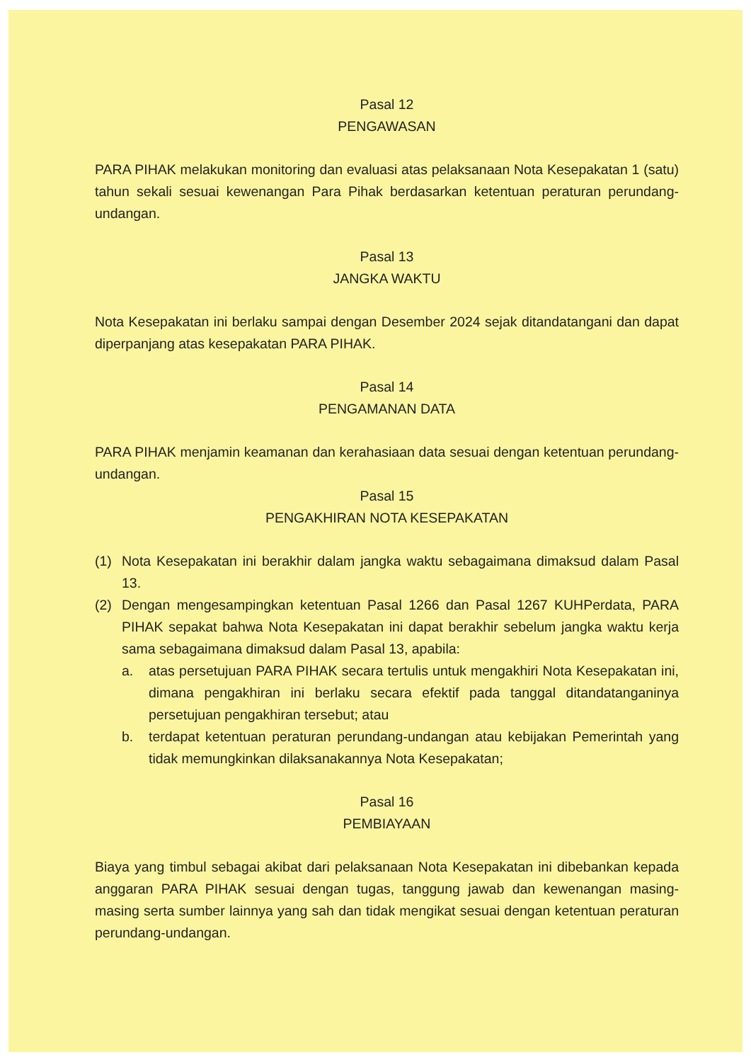Pasal 12
PENGAWASAN
PARA PIHAK melakukan monitoring dan evaluasi atas pelaksanaan Nota Kesepakatan 1 (satu) tahun sekali sesuai kewenangan Para Pihak berdasarkan ketentuan peraturan perundang-undangan.
Pasal 13
JANGKA WAKTU
Nota Kesepakatan ini berlaku sampai dengan Desember 2024 sejak ditandatangani dan dapat diperpanjang atas kesepakatan PARA PIHAK.
Pasal 14
PENGAMANAN DATA
PARA PIHAK menjamin keamanan dan kerahasiaan data sesuai dengan ketentuan perundang-undangan.
Pasal 15
PENGAKHIRAN NOTA KESEPAKATAN
(1) Nota Kesepakatan ini berakhir dalam jangka waktu sebagaimana dimaksud dalam Pasal 13.
(2) Dengan mengesampingkan ketentuan Pasal 1266 dan Pasal 1267 KUHPerdata, PARA PIHAK sepakat bahwa Nota Kesepakatan ini dapat berakhir sebelum jangka waktu kerja sama sebagaimana dimaksud dalam Pasal 13, apabila:
a. atas persetujuan PARA PIHAK secara tertulis untuk mengakhiri Nota Kesepakatan ini, dimana pengakhiran ini berlaku secara efektif pada tanggal ditandatanganinya persetujuan pengakhiran tersebut; atau
b. terdapat ketentuan peraturan perundang-undangan atau kebijakan Pemerintah yang tidak memungkinkan dilaksanakannya Nota Kesepakatan;
Pasal 16
PEMBIAYAAN
Biaya yang timbul sebagai akibat dari pelaksanaan Nota Kesepakatan ini dibebankan kepada anggaran PARA PIHAK sesuai dengan tugas, tanggung jawab dan kewenangan masing-masing serta sumber lainnya yang sah dan tidak mengikat sesuai dengan ketentuan peraturan perundang-undangan.